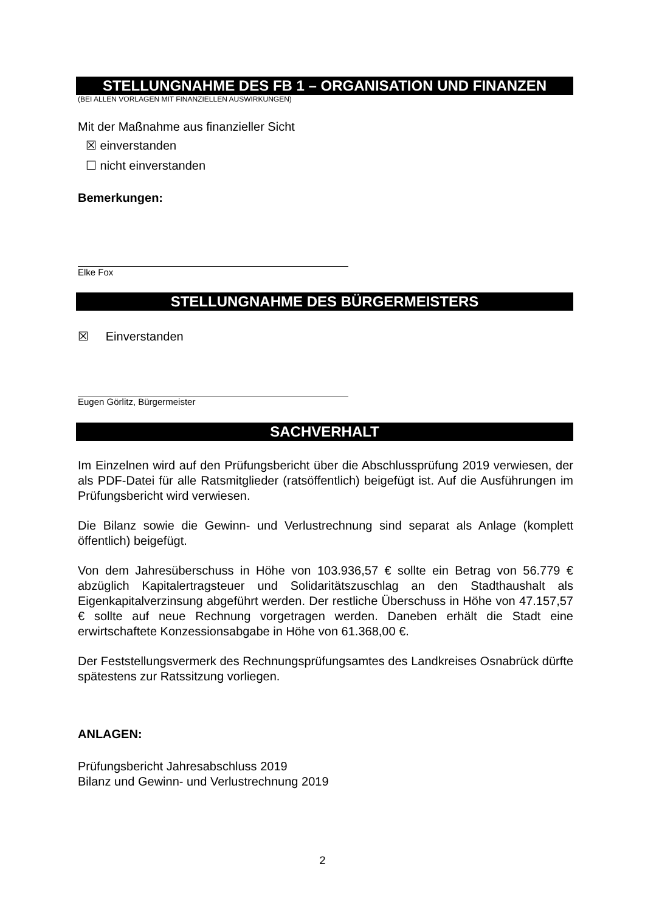STELLUNGNAHME DES FB 1 – ORGANISATION UND FINANZEN
(BEI ALLEN VORLAGEN MIT FINANZIELLEN AUSWIRKUNGEN)
Mit der Maßnahme aus finanzieller Sicht
☒ einverstanden
☐ nicht einverstanden
Bemerkungen:
Elke Fox
STELLUNGNAHME DES BÜRGERMEISTERS
☒ Einverstanden
Eugen Görlitz, Bürgermeister
SACHVERHALT
Im Einzelnen wird auf den Prüfungsbericht über die Abschlussprüfung 2019 verwiesen, der als PDF-Datei für alle Ratsmitglieder (ratsöffentlich) beigefügt ist. Auf die Ausführungen im Prüfungsbericht wird verwiesen.
Die Bilanz sowie die Gewinn- und Verlustrechnung sind separat als Anlage (komplett öffentlich) beigefügt.
Von dem Jahresüberschuss in Höhe von 103.936,57 € sollte ein Betrag von 56.779 € abzüglich Kapitalertragsteuer und Solidaritätszuschlag an den Stadthaushalt als Eigenkapitalverzinsung abgeführt werden. Der restliche Überschuss in Höhe von 47.157,57 € sollte auf neue Rechnung vorgetragen werden. Daneben erhält die Stadt eine erwirtschaftete Konzessionsabgabe in Höhe von 61.368,00 €.
Der Feststellungsvermerk des Rechnungsprüfungsamtes des Landkreises Osnabrück dürfte spätestens zur Ratssitzung vorliegen.
ANLAGEN:
Prüfungsbericht Jahresabschluss 2019
Bilanz und Gewinn- und Verlustrechnung 2019
2